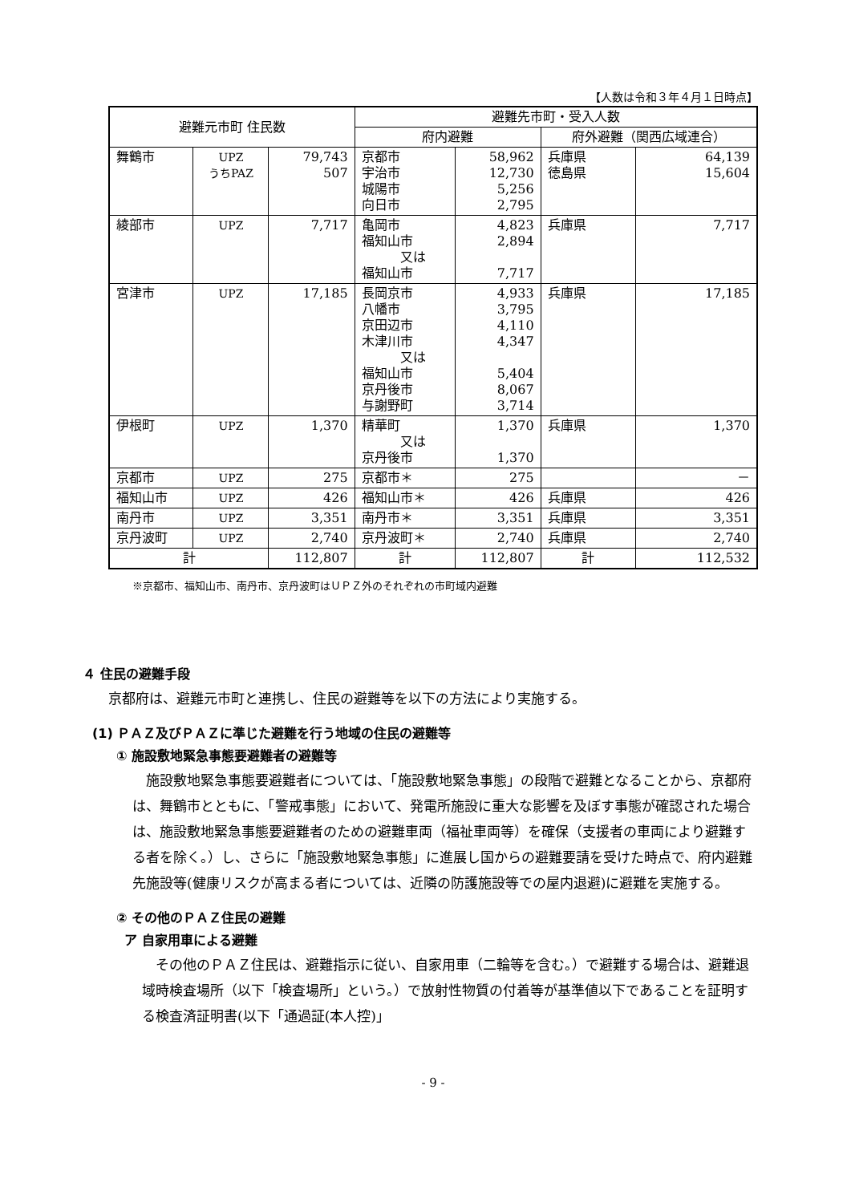【人数は令和３年４月１日時点】
| 避難元市町 住民数 | | | 避難先市町・受入人数 | | | |
| --- | --- | --- | --- | --- | --- | --- |
| | | | 府内避難 | | 府外避難（関西広域連合） | |
| 舞鶴市 | UPZ うちPAZ | 79,743 507 | 京都市 宇治市 城陽市 向日市 | 58,962 12,730 5,256 2,795 | 兵庫県 徳島県 | 64,139 15,604 |
| 綾部市 | UPZ | 7,717 | 亀岡市 福知山市 又は 福知山市 | 4,823 2,894 7,717 | 兵庫県 | 7,717 |
| 宮津市 | UPZ | 17,185 | 長岡京市 八幡市 京田辺市 木津川市 又は 福知山市 京丹後市 与謝野町 | 4,933 3,795 4,110 4,347 5,404 8,067 3,714 | 兵庫県 | 17,185 |
| 伊根町 | UPZ | 1,370 | 精華町 又は 京丹後市 | 1,370 1,370 | 兵庫県 | 1,370 |
| 京都市 | UPZ | 275 | 京都市＊ | 275 | | － |
| 福知山市 | UPZ | 426 | 福知山市＊ | 426 | 兵庫県 | 426 |
| 南丹市 | UPZ | 3,351 | 南丹市＊ | 3,351 | 兵庫県 | 3,351 |
| 京丹波町 | UPZ | 2,740 | 京丹波町＊ | 2,740 | 兵庫県 | 2,740 |
| 計 | | 112,807 | 計 | 112,807 | 計 | 112,532 |
※京都市、福知山市、南丹市、京丹波町はＵＰＺ外のそれぞれの市町域内避難
４ 住民の避難手段
京都府は、避難元市町と連携し、住民の避難等を以下の方法により実施する。
(1) ＰＡＺ及びＰＡＺに準じた避難を行う地域の住民の避難等
① 施設敷地緊急事態要避難者の避難等
　施設敷地緊急事態要避難者については、「施設敷地緊急事態」の段階で避難となることから、京都府は、舞鶴市とともに、「警戒事態」において、発電所施設に重大な影響を及ぼす事態が確認された場合は、施設敷地緊急事態要避難者のための避難車両（福祉車両等）を確保（支援者の車両により避難する者を除く。）し、さらに「施設敷地緊急事態」に進展し国からの避難要請を受けた時点で、府内避難先施設等(健康リスクが高まる者については、近隣の防護施設等での屋内退避)に避難を実施する。
② その他のＰＡＺ住民の避難
ア 自家用車による避難
　その他のＰＡＺ住民は、避難指示に従い、自家用車（二輪等を含む。）で避難する場合は、避難退域時検査場所（以下「検査場所」という。）で放射性物質の付着等が基準値以下であることを証明する検査済証明書(以下「通過証(本人控)」
- 9 -